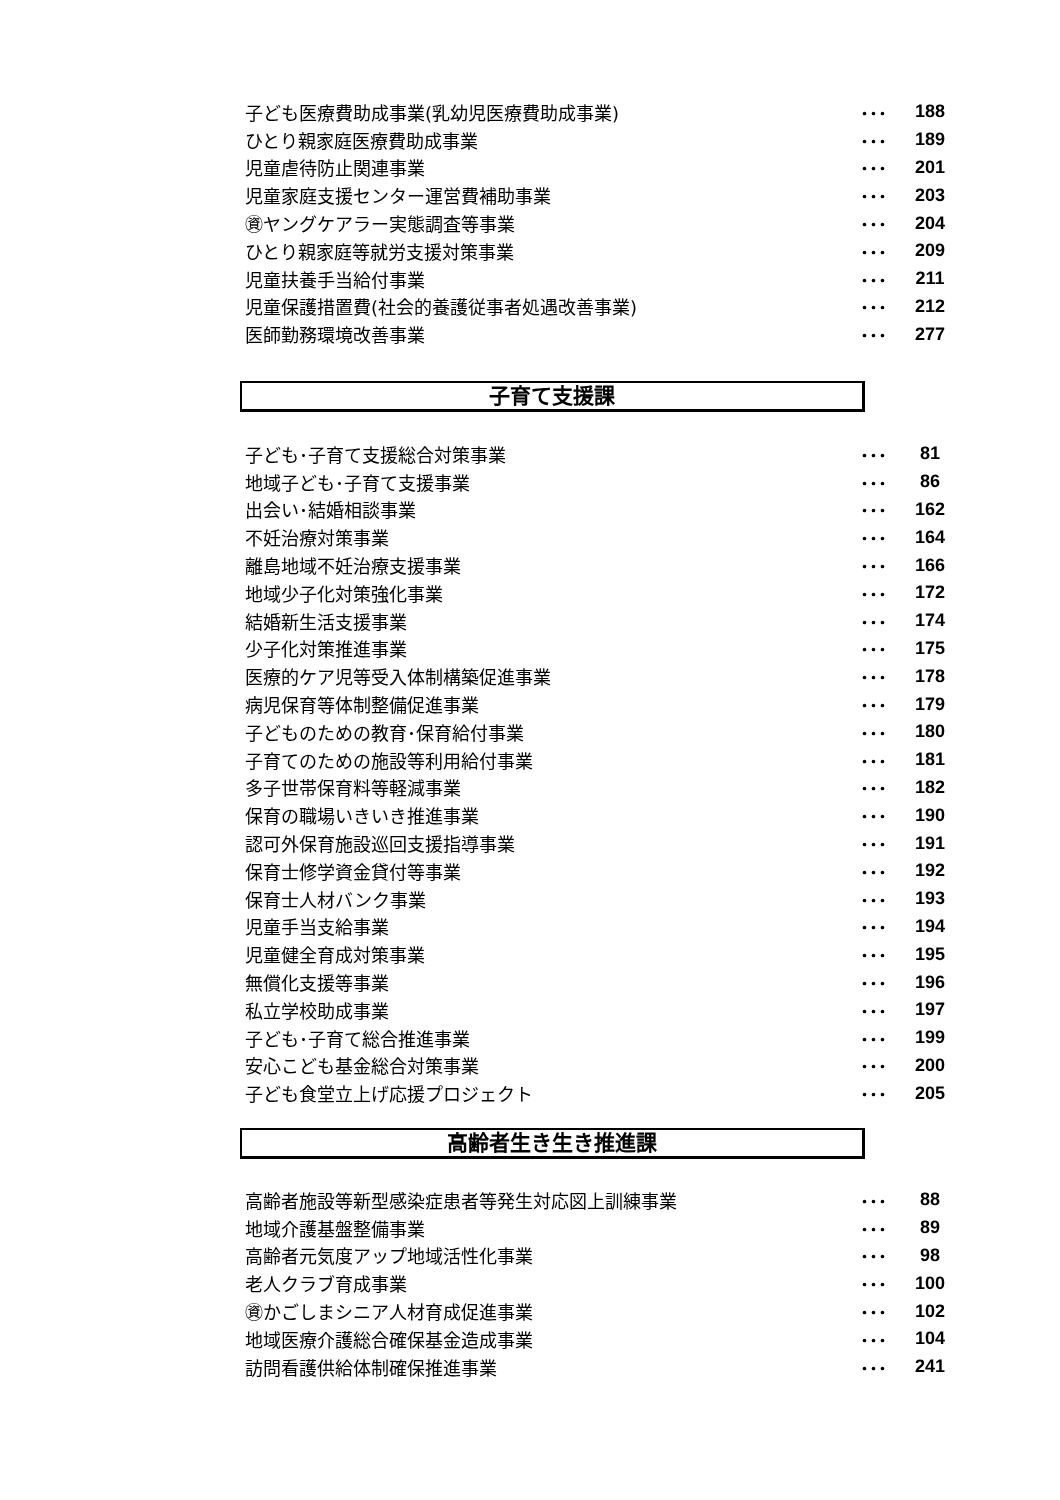子ども医療費助成事業(乳幼児医療費助成事業) ･･･ 188
ひとり親家庭医療費助成事業 ･･･ 189
児童虐待防止関連事業 ･･･ 201
児童家庭支援センター運営費補助事業 ･･･ 203
㊮ヤングケアラー実態調査等事業 ･･･ 204
ひとり親家庭等就労支援対策事業 ･･･ 209
児童扶養手当給付事業 ･･･ 211
児童保護措置費(社会的養護従事者処遇改善事業) ･･･ 212
医師勤務環境改善事業 ･･･ 277
子育て支援課
子ども･子育て支援総合対策事業 ･･･ 81
地域子ども･子育て支援事業 ･･･ 86
出会い･結婚相談事業 ･･･ 162
不妊治療対策事業 ･･･ 164
離島地域不妊治療支援事業 ･･･ 166
地域少子化対策強化事業 ･･･ 172
結婚新生活支援事業 ･･･ 174
少子化対策推進事業 ･･･ 175
医療的ケア児等受入体制構築促進事業 ･･･ 178
病児保育等体制整備促進事業 ･･･ 179
子どものための教育･保育給付事業 ･･･ 180
子育てのための施設等利用給付事業 ･･･ 181
多子世帯保育料等軽減事業 ･･･ 182
保育の職場いきいき推進事業 ･･･ 190
認可外保育施設巡回支援指導事業 ･･･ 191
保育士修学資金貸付等事業 ･･･ 192
保育士人材バンク事業 ･･･ 193
児童手当支給事業 ･･･ 194
児童健全育成対策事業 ･･･ 195
無償化支援等事業 ･･･ 196
私立学校助成事業 ･･･ 197
子ども･子育て総合推進事業 ･･･ 199
安心こども基金総合対策事業 ･･･ 200
子ども食堂立上げ応援プロジェクト ･･･ 205
高齢者生き生き推進課
高齢者施設等新型感染症患者等発生対応図上訓練事業 ･･･ 88
地域介護基盤整備事業 ･･･ 89
高齢者元気度アップ地域活性化事業 ･･･ 98
老人クラブ育成事業 ･･･ 100
㊮かごしまシニア人材育成促進事業 ･･･ 102
地域医療介護総合確保基金造成事業 ･･･ 104
訪問看護供給体制確保推進事業 ･･･ 241